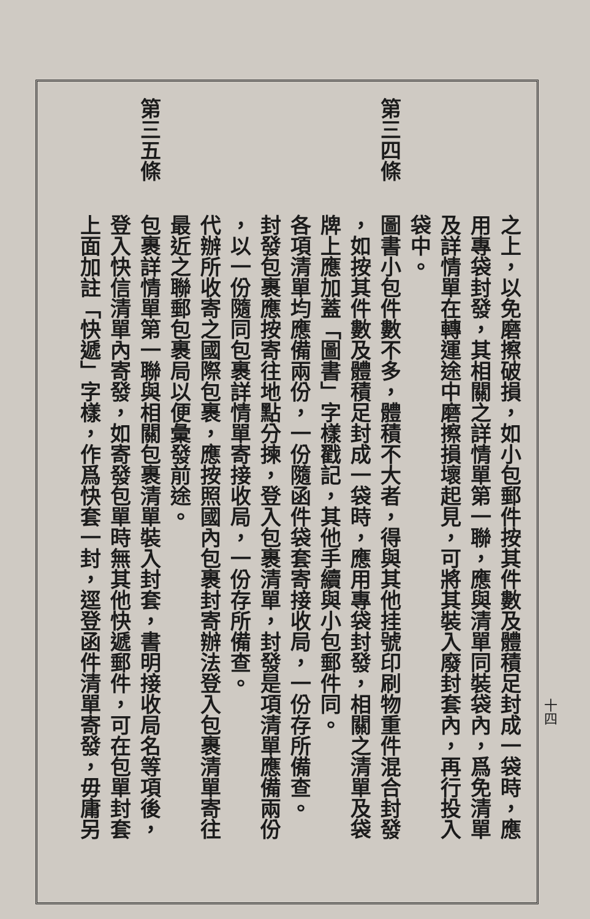之上，以免磨擦破損，如小包郵件按其件數及體積足封成一袋時，應
用專袋封發，其相關之詳情單第一聯，應與清單同裝袋內，爲免清單
及詳情單在轉運途中磨擦損壞起見，可將其裝入廢封套內，再行投入
袋中。
第三四條圖書小包件數不多，體積不大者，得與其他挂號印刷物重件混合封發
，如按其件數及體積足封成一袋時，應用專袋封發，相關之清單及袋
牌上應加蓋「圖書」字樣戳記，其他手續與小包郵件同。
各項清單均應備兩份，一份隨函件袋套寄接收局，一份存所備查。
封發包裹應按寄往地點分揀，登入包裹清單，封發是項清單應備兩份
，以一份隨同包裹詳情單寄接收局，一份存所備查。
代辦所收寄之國際包裹，應按照國內包裹封寄辦法登入包裹清單寄往
最近之聯郵包裹局以便彙發前途。
第三五條包裹詳情單第一聯與相關包裹清單裝入封套，書明接收局名等項後，
登入快信清單內寄發，如寄發包單時無其他快遞郵件，可在包單封套
上面加註「快遞」字樣，作爲快套一封，逕登函件清單寄發，毋庸另
十四